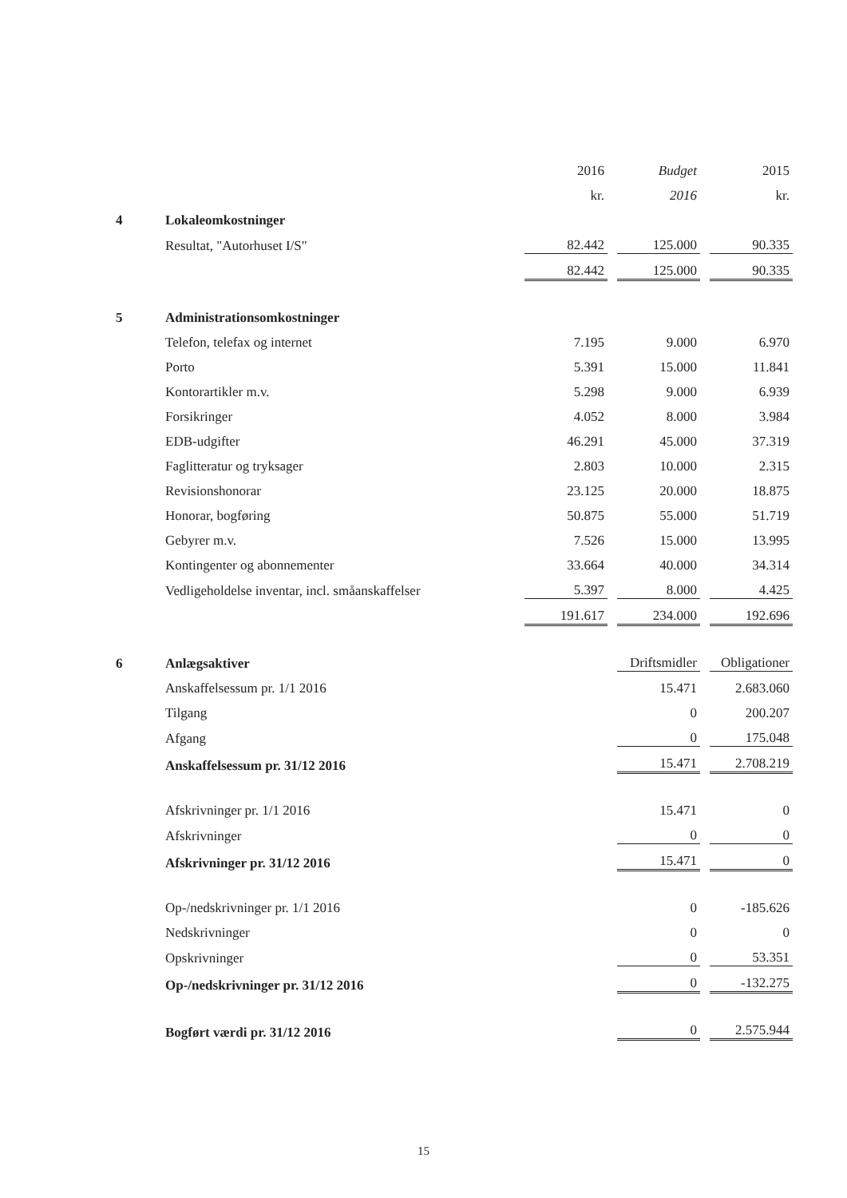| | | 2016 | | Budget | | 2015 |
| | | kr. | | 2016 | | kr. |
| 4 | Lokaleomkostninger | | | | | |
| | Resultat, "Autorhuset I/S" | 82.442 | | 125.000 | | 90.335 |
| | | 82.442 | | 125.000 | | 90.335 |
| 5 | Administrationsomkostninger | | | | | |
| | Telefon, telefax og internet | 7.195 | | 9.000 | | 6.970 |
| | Porto | 5.391 | | 15.000 | | 11.841 |
| | Kontorartikler m.v. | 5.298 | | 9.000 | | 6.939 |
| | Forsikringer | 4.052 | | 8.000 | | 3.984 |
| | EDB-udgifter | 46.291 | | 45.000 | | 37.319 |
| | Faglitteratur og tryksager | 2.803 | | 10.000 | | 2.315 |
| | Revisionshonorar | 23.125 | | 20.000 | | 18.875 |
| | Honorar, bogføring | 50.875 | | 55.000 | | 51.719 |
| | Gebyrer m.v. | 7.526 | | 15.000 | | 13.995 |
| | Kontingenter og abonnementer | 33.664 | | 40.000 | | 34.314 |
| | Vedligeholdelse inventar, incl. småanskaffelser | 5.397 | | 8.000 | | 4.425 |
| | | 191.617 | | 234.000 | | 192.696 |
| 6 | Anlægsaktiver | | | Driftsmidler | | Obligationer |
| | Anskaffelsessum pr. 1/1 2016 | | | 15.471 | | 2.683.060 |
| | Tilgang | | | 0 | | 200.207 |
| | Afgang | | | 0 | | 175.048 |
| | Anskaffelsessum pr. 31/12 2016 | | | 15.471 | | 2.708.219 |
| | Afskrivninger pr. 1/1 2016 | | | 15.471 | | 0 |
| | Afskrivninger | | | 0 | | 0 |
| | Afskrivninger pr. 31/12 2016 | | | 15.471 | | 0 |
| | Op-/nedskrivninger pr. 1/1 2016 | | | 0 | | -185.626 |
| | Nedskrivninger | | | 0 | | 0 |
| | Opskrivninger | | | 0 | | 53.351 |
| | Op-/nedskrivninger pr. 31/12 2016 | | | 0 | | -132.275 |
| | Bogført værdi pr. 31/12 2016 | | | 0 | | 2.575.944 |
15